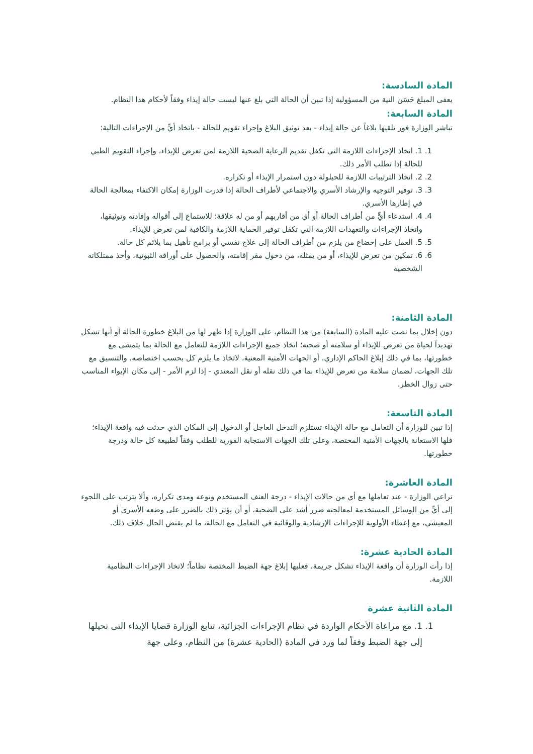المادة السادسة:
يعفى المبلغ حَسَن النية من المسؤولية إذا تبين أن الحالة التي بلغ عنها ليست حالة إيذاء وفقاً لأحكام هذا النظام.
المادة السابعة:
تباشر الوزارة فور تلقيها بلاغاً عن حالة إيذاء - بعد توثيق البلاغ وإجراء تقويم للحالة - باتخاذ أيٍّ من الإجراءات التالية:
1. 1. اتخاذ الإجراءات اللازمة التي تكفل تقديم الرعاية الصحية اللازمة لمن تعرض للإيذاء، وإجراء التقويم الطبي للحالة إذا تطلب الأمر ذلك.
2. 2. اتخاذ الترتيبات اللازمة للحيلولة دون استمرار الإيذاء أو تكراره.
3. 3. توفير التوجيه والإرشاد الأسري والاجتماعي لأطراف الحالة إذا قدرت الوزارة إمكان الاكتفاء بمعالجة الحالة في إطارها الأسري.
4. 4. استدعاء أيٍّ من أطراف الحالة أو أي من أقاربهم أو من له علاقة؛ للاستماع إلى أقواله وإفادته وتوثيقها، واتخاذ الإجراءات والتعهدات اللازمة التي تكفل توفير الحماية اللازمة والكافية لمن تعرض للإيذاء.
5. 5. العمل على إخضاع من يلزم من أطراف الحالة إلى علاج نفسي أو برامج تأهيل بما يلائم كل حالة.
6. 6. تمكين من تعرض للإيذاء، أو من يمثله، من دخول مقر إقامته، والحصول على أوراقه الثبوتية، وأخذ ممتلكاته الشخصية
المادة الثامنة:
دون إخلال بما نصت عليه المادة (السابعة) من هذا النظام، على الوزارة إذا ظهر لها من البلاغ خطورة الحالة أو أنها تشكل تهديداً لحياة من تعرض للإيذاء أو سلامته أو صحته؛ اتخاذ جميع الإجراءات اللازمة للتعامل مع الحالة بما يتمشى مع خطورتها، بما في ذلك إبلاغ الحاكم الإداري، أو الجهات الأمنية المعنية، لاتخاذ ما يلزم كل بحسب اختصاصه، والتنسيق مع تلك الجهات، لضمان سلامة من تعرض للإيذاء بما في ذلك نقله أو نقل المعتدي - إذا لزم الأمر - إلى مكان الإيواء المناسب حتى زوال الخطر.
المادة التاسعة:
إذا تبين للوزارة أن التعامل مع حالة الإيذاء تستلزم التدخل العاجل أو الدخول إلى المكان الذي حدثت فيه واقعة الإيذاء؛ فلها الاستعانة بالجهات الأمنية المختصة، وعلى تلك الجهات الاستجابة الفورية للطلب وفقاً لطبيعة كل حالة ودرجة خطورتها.
المادة العاشرة:
تراعي الوزارة - عند تعاملها مع أي من حالات الإيذاء - درجة العنف المستخدم ونوعه ومدى تكراره، وألا يترتب على اللجوء إلى أيٍّ من الوسائل المستخدمة لمعالجته ضرر أشد على الضحية، أو أن يؤثر ذلك بالضرر على وضعه الأسري أو المعيشي، مع إعطاء الأولوية للإجراءات الإرشادية والوقائية في التعامل مع الحالة، ما لم يقتض الحال خلاف ذلك.
المادة الحادية عشرة:
إذا رأت الوزارة أن واقعة الإيذاء تشكل جريمة، فعليها إبلاغ جهة الضبط المختصة نظاماً؛ لاتخاذ الإجراءات النظامية اللازمة.
المادة الثانية عشرة
1. 1. مع مراعاة الأحكام الواردة في نظام الإجراءات الجزائية، تتابع الوزارة قضايا الإيذاء التى تحيلها إلى جهة الضبط وفقاً لما ورد في المادة (الحادية عشرة) من النظام، وعلى جهة